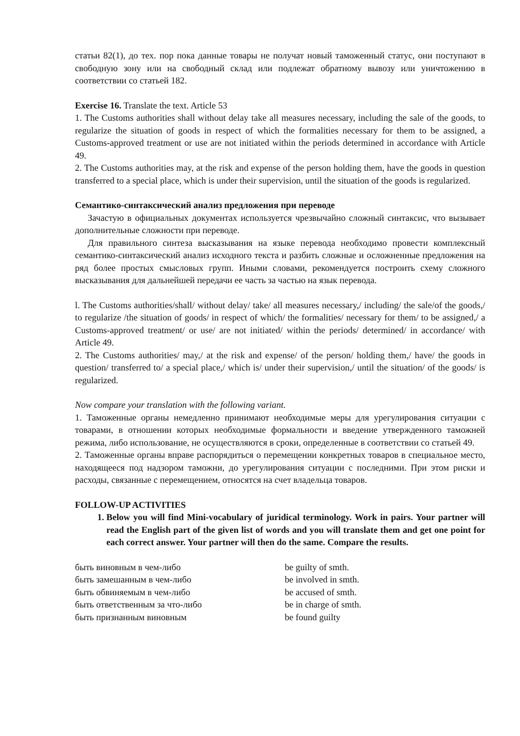статьи 82(1), до тех. пор пока данные товары не получат новый таможенный статус, они поступают в свободную зону или на свободный склад или подлежат обратному вывозу или уничтожению в соответствии со статьей 182.
Exercise 16. Translate the text. Article 53
1. The Customs authorities shall without delay take all measures necessary, including the sale of the goods, to regularize the situation of goods in respect of which the formalities necessary for them to be assigned, a Customs-approved treatment or use are not initiated within the periods determined in accordance with Article 49.
2. The Customs authorities may, at the risk and expense of the person holding them, have the goods in question transferred to a special place, which is under their supervision, until the situation of the goods is regularized.
Семантико-синтаксический анализ предложения при переводе
Зачастую в официальных документах используется чрезвычайно сложный синтаксис, что вызывает дополнительные сложности при переводе.
Для правильного синтеза высказывания на языке перевода необходимо провести комплексный семантико-синтаксический анализ исходного текста и разбить сложные и осложненные предложения на ряд более простых смысловых групп. Иными словами, рекомендуется построить схему сложного высказывания для дальнейшей передачи ее часть за частью на язык перевода.
l. The Customs authorities/shall/ without delay/ take/ all measures necessary,/ including/ the sale/of the goods,/ to regularize /the situation of goods/ in respect of which/ the formalities/ necessary for them/ to be assigned,/ a Customs-approved treatment/ or use/ are not initiated/ within the periods/ determined/ in accordance/ with Article 49.
2. The Customs authorities/ may,/ at the risk and expense/ of the person/ holding them,/ have/ the goods in question/ transferred to/ a special place,/ which is/ under their supervision,/ until the situation/ of the goods/ is regularized.
Now compare your translation with the following variant.
1. Таможенные органы немедленно принимают необходимые меры для урегулирования ситуации с товарами, в отношении которых необходимые формальности и введение утвержденного таможней режима, либо использование, не осуществляются в сроки, определенные в соответствии со статьей 49.
2. Таможенные органы вправе распорядиться о перемещении конкретных товаров в специальное место, находящееся под надзором таможни, до урегулирования ситуации с последними. При этом риски и расходы, связанные с перемещением, относятся на счет владельца товаров.
FOLLOW-UP ACTIVITIES
1. Below you will find Mini-vocabulary of juridical terminology. Work in pairs. Your partner will read the English part of the given list of words and you will translate them and get one point for each correct answer. Your partner will then do the same. Compare the results.
| быть виновным в чем-либо | be guilty of smth. |
| быть замешанным в чем-либо | be involved in smth. |
| быть обвиняемым в чем-либо | be accused of smth. |
| быть ответственным за что-либо | be in charge of smth. |
| быть признанным виновным | be found guilty |